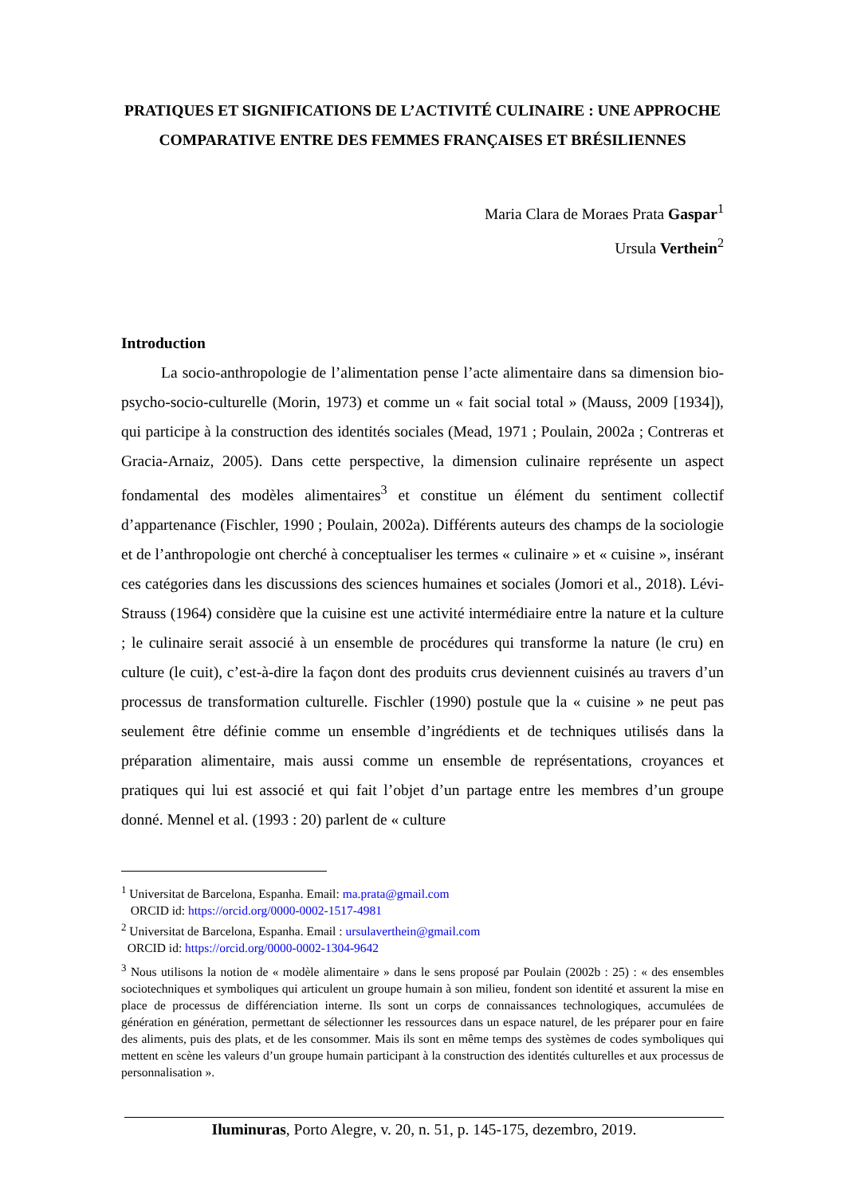PRATIQUES ET SIGNIFICATIONS DE L’ACTIVITÉ CULINAIRE : UNE APPROCHE COMPARATIVE ENTRE DES FEMMES FRANÇAISES ET BRÉSILIENNES
Maria Clara de Moraes Prata Gaspar<sup>1</sup>
Ursula Verthein<sup>2</sup>
Introduction
La socio-anthropologie de l’alimentation pense l’acte alimentaire dans sa dimension bio-psycho-socio-culturelle (Morin, 1973) et comme un « fait social total » (Mauss, 2009 [1934]), qui participe à la construction des identités sociales (Mead, 1971 ; Poulain, 2002a ; Contreras et Gracia-Arnaiz, 2005). Dans cette perspective, la dimension culinaire représente un aspect fondamental des modèles alimentaires<sup>3</sup> et constitue un élément du sentiment collectif d’appartenance (Fischler, 1990 ; Poulain, 2002a). Différents auteurs des champs de la sociologie et de l’anthropologie ont cherché à conceptualiser les termes « culinaire » et « cuisine », insérant ces catégories dans les discussions des sciences humaines et sociales (Jomori et al., 2018). Lévi-Strauss (1964) considère que la cuisine est une activité intermédiaire entre la nature et la culture ; le culinaire serait associé à un ensemble de procédures qui transforme la nature (le cru) en culture (le cuit), c’est-à-dire la façon dont des produits crus deviennent cuisinés au travers d’un processus de transformation culturelle. Fischler (1990) postule que la « cuisine » ne peut pas seulement être définie comme un ensemble d’ingrédients et de techniques utilisés dans la préparation alimentaire, mais aussi comme un ensemble de représentations, croyances et pratiques qui lui est associé et qui fait l’objet d’un partage entre les membres d’un groupe donné. Mennel et al. (1993 : 20) parlent de « culture
<sup>1</sup> Universitat de Barcelona, Espanha. Email: ma.prata@gmail.com
ORCID id: https://orcid.org/0000-0002-1517-4981
<sup>2</sup> Universitat de Barcelona, Espanha. Email : ursulaverthein@gmail.com
ORCID id: https://orcid.org/0000-0002-1304-9642
<sup>3</sup> Nous utilisons la notion de « modèle alimentaire » dans le sens proposé par Poulain (2002b : 25) : « des ensembles sociotechniques et symboliques qui articulent un groupe humain à son milieu, fondent son identité et assurent la mise en place de processus de différenciation interne. Ils sont un corps de connaissances technologiques, accumulées de génération en génération, permettant de sélectionner les ressources dans un espace naturel, de les préparer pour en faire des aliments, puis des plats, et de les consommer. Mais ils sont en même temps des systèmes de codes symboliques qui mettent en scène les valeurs d’un groupe humain participant à la construction des identités culturelles et aux processus de personnalisation ».
Iluminuras, Porto Alegre, v. 20, n. 51, p. 145-175, dezembro, 2019.